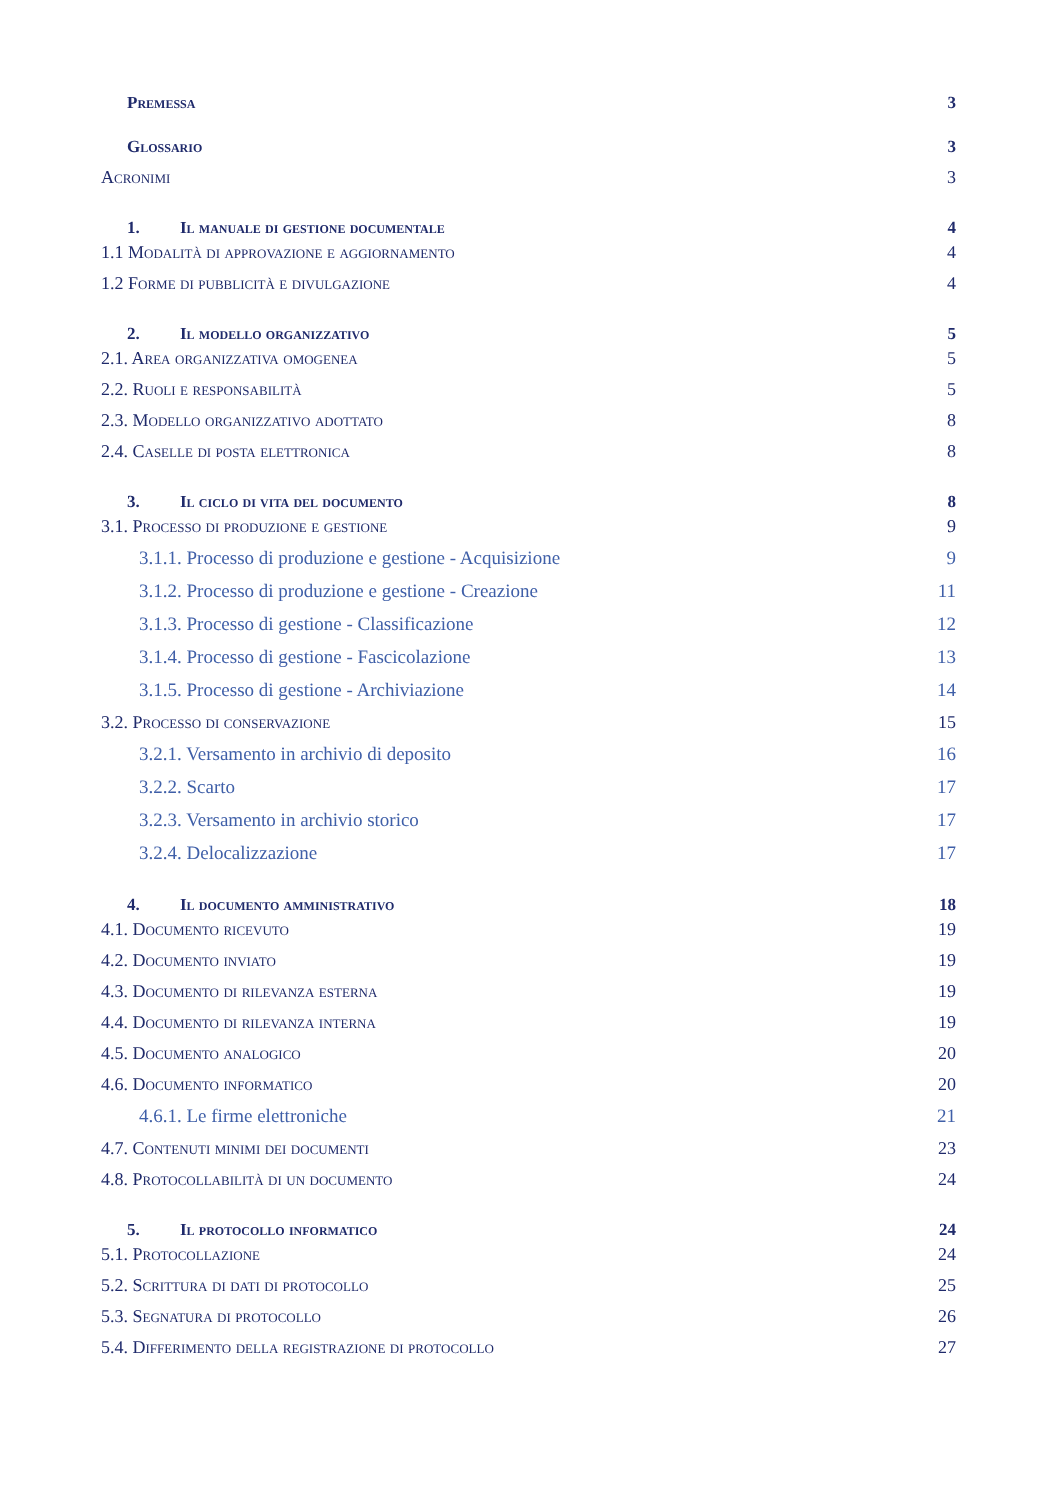Premessa 3
Glossario 3
Acronimi 3
1. Il manuale di gestione documentale 4
1.1 Modalità di approvazione e aggiornamento 4
1.2 Forme di pubblicità e divulgazione 4
2. Il modello organizzativo 5
2.1. Area organizzativa omogenea 5
2.2. Ruoli e responsabilità 5
2.3. Modello organizzativo adottato 8
2.4. Caselle di posta elettronica 8
3. Il ciclo di vita del documento 8
3.1. Processo di produzione e gestione 9
3.1.1. Processo di produzione e gestione - Acquisizione 9
3.1.2. Processo di produzione e gestione - Creazione 11
3.1.3. Processo di gestione - Classificazione 12
3.1.4. Processo di gestione - Fascicolazione 13
3.1.5. Processo di gestione - Archiviazione 14
3.2. Processo di conservazione 15
3.2.1. Versamento in archivio di deposito 16
3.2.2. Scarto 17
3.2.3. Versamento in archivio storico 17
3.2.4. Delocalizzazione 17
4. Il documento amministrativo 18
4.1. Documento ricevuto 19
4.2. Documento inviato 19
4.3. Documento di rilevanza esterna 19
4.4. Documento di rilevanza interna 19
4.5. Documento analogico 20
4.6. Documento informatico 20
4.6.1. Le firme elettroniche 21
4.7. Contenuti minimi dei documenti 23
4.8. Protocollabilità di un documento 24
5. Il protocollo informatico 24
5.1. Protocollazione 24
5.2. Scrittura di dati di protocollo 25
5.3. Segnatura di protocollo 26
5.4. Differimento della registrazione di protocollo 27